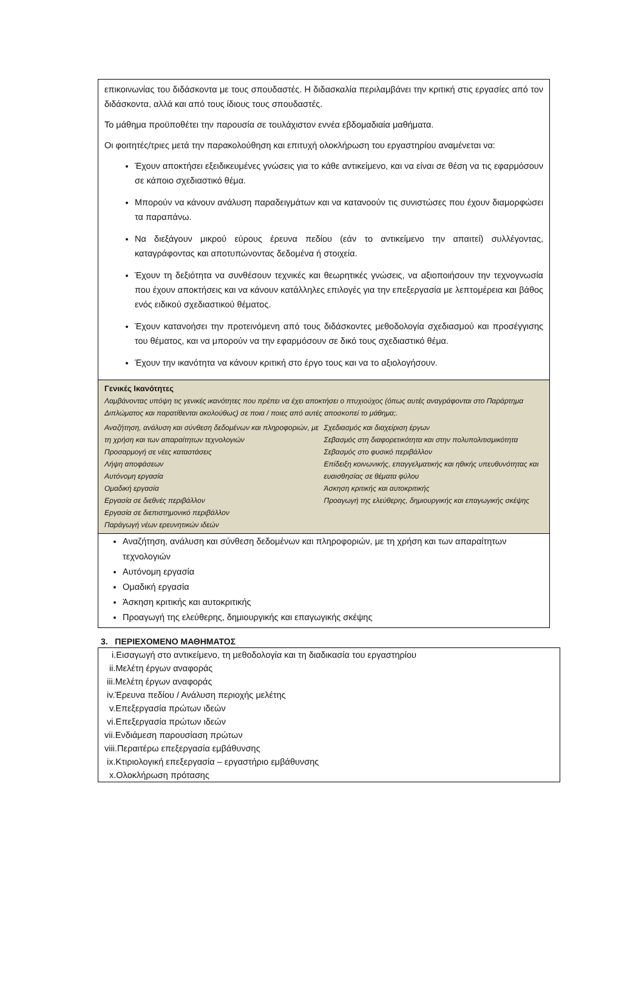επικοινωνίας του διδάσκοντα με τους σπουδαστές. Η διδασκαλία περιλαμβάνει την κριτική στις εργασίες από τον διδάσκοντα, αλλά και από τους ίδιους τους σπουδαστές.
Το μάθημα προϋποθέτει την παρουσία σε τουλάχιστον εννέα εβδομαδιαία μαθήματα.
Οι φοιτητές/τριες μετά την παρακολούθηση και επιτυχή ολοκλήρωση του εργαστηρίου αναμένεται να:
Έχουν αποκτήσει εξειδικευμένες γνώσεις για το κάθε αντικείμενο, και να είναι σε θέση να τις εφαρμόσουν σε κάποιο σχεδιαστικό θέμα.
Μπορούν να κάνουν ανάλυση παραδειγμάτων και να κατανοούν τις συνιστώσες που έχουν διαμορφώσει τα παραπάνω.
Να διεξάγουν μικρού εύρους έρευνα πεδίου (εάν το αντικείμενο την απαιτεί) συλλέγοντας, καταγράφοντας και αποτυπώνοντας δεδομένα ή στοιχεία.
Έχουν τη δεξιότητα να συνθέσουν τεχνικές και θεωρητικές γνώσεις, να αξιοποιήσουν την τεχνογνωσία που έχουν αποκτήσεις και να κάνουν κατάλληλες επιλογές για την επεξεργασία με λεπτομέρεια και βάθος ενός ειδικού σχεδιαστικού θέματος.
Έχουν κατανοήσει την προτεινόμενη από τους διδάσκοντες μεθοδολογία σχεδιασμού και προσέγγισης του θέματος, και να μπορούν να την εφαρμόσουν σε δικό τους σχεδιαστικό θέμα.
Έχουν την ικανότητα να κάνουν κριτική στο έργο τους και να το αξιολογήσουν.
Γενικές Ικανότητες
Λαμβάνοντας υπόψη τις γενικές ικανότητες που πρέπει να έχει αποκτήσει ο πτυχιούχος (όπως αυτές αναγράφονται στο Παράρτημα Διπλώματος και παρατίθενται ακολούθως) σε ποια / ποιες από αυτές αποσκοπεί το μάθημα;.
Αναζήτηση, ανάλυση και σύνθεση δεδομένων και πληροφοριών, με τη χρήση και των απαραίτητων τεχνολογιών
Προσαρμογή σε νέες καταστάσεις
Λήψη αποφάσεων
Αυτόνομη εργασία
Ομαδική εργασία
Εργασία σε διεθνές περιβάλλον
Εργασία σε διεπιστημονικό περιβάλλον
Παράγωγή νέων ερευνητικών ιδεών
Σχεδιασμός και διαχείριση έργων
Σεβασμός στη διαφορετικότητα και στην πολυπολιτισμικότητα
Σεβασμός στο φυσικό περιβάλλον
Επίδειξη κοινωνικής, επαγγελματικής και ηθικής υπευθυνότητας και ευαισθησίας σε θέματα φύλου
Άσκηση κριτικής και αυτοκριτικής
Προαγωγή της ελεύθερης, δημιουργικής και επαγωγικής σκέψης
Αναζήτηση, ανάλυση και σύνθεση δεδομένων και πληροφοριών, με τη χρήση και των απαραίτητων τεχνολογιών
Αυτόνομη εργασία
Ομαδική εργασία
Άσκηση κριτικής και αυτοκριτικής
Προαγωγή της ελεύθερης, δημιουργικής και επαγωγικής σκέψης
3. ΠΕΡΙΕΧΟΜΕΝΟ ΜΑΘΗΜΑΤΟΣ
i.Εισαγωγή στο αντικείμενο, τη μεθοδολογία και τη διαδικασία του εργαστηρίου
ii.Μελέτη έργων αναφοράς
iii.Μελέτη έργων αναφοράς
iv.Έρευνα πεδίου / Ανάλυση περιοχής μελέτης
v.Επεξεργασία πρώτων ιδεών
vi.Επεξεργασία πρώτων ιδεών
vii.Ενδιάμεση παρουσίαση πρώτων
viii.Περαιτέρω επεξεργασία εμβάθυνσης
ix.Κτιριολογική επεξεργασία – εργαστήριο εμβάθυνσης
x.Ολοκλήρωση πρότασης